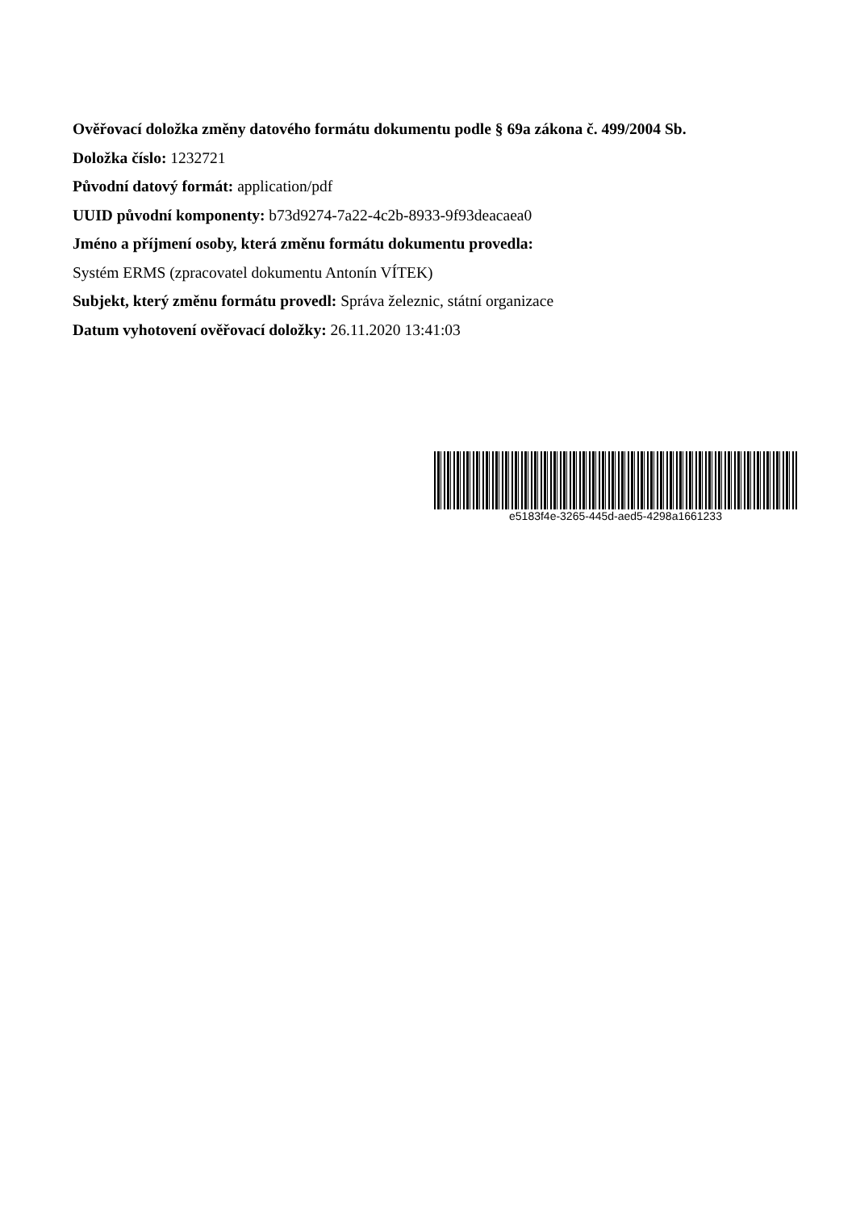Ověřovací doložka změny datového formátu dokumentu podle § 69a zákona č. 499/2004 Sb.
Doložka číslo: 1232721
Původní datový formát: application/pdf
UUID původní komponenty: b73d9274-7a22-4c2b-8933-9f93deacaea0
Jméno a příjmení osoby, která změnu formátu dokumentu provedla:
Systém ERMS (zpracovatel dokumentu Antonín VÍTEK)
Subjekt, který změnu formátu provedl: Správa železnic, státní organizace
Datum vyhotovení ověřovací doložky: 26.11.2020 13:41:03
e5183f4e-3265-445d-aed5-4298a1661233